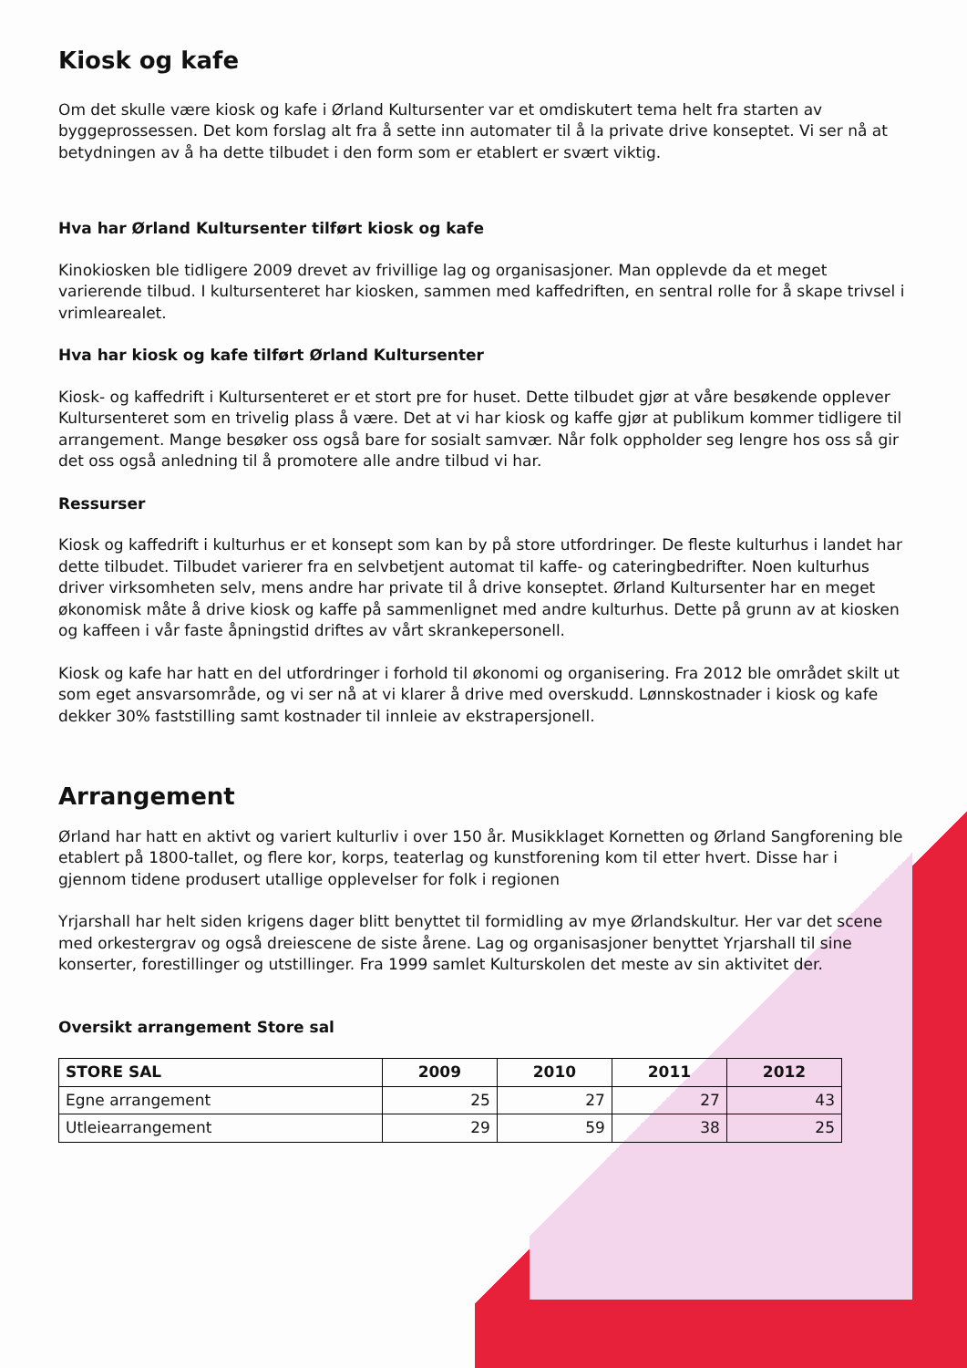Kiosk og kafe
Om det skulle være kiosk og kafe i Ørland Kultursenter var et omdiskutert tema helt fra starten av byggeprossessen. Det kom forslag alt fra å sette inn automater til å la private drive konseptet. Vi ser nå at betydningen av å ha dette tilbudet i den form som er etablert er svært viktig.
Hva har Ørland Kultursenter tilført kiosk og kafe
Kinokiosken ble tidligere 2009 drevet av frivillige lag og organisasjoner. Man opplevde da et meget varierende tilbud. I kultursenteret har kiosken, sammen med kaffedriften, en sentral rolle for å skape trivsel i vrimlearealet.
Hva har kiosk og kafe tilført Ørland Kultursenter
Kiosk- og kaffedrift i Kultursenteret er et stort pre for huset. Dette tilbudet gjør at våre besøkende opplever Kultursenteret som en trivelig plass å være. Det at vi har kiosk og kaffe gjør at publikum kommer tidligere til arrangement. Mange besøker oss også bare for sosialt samvær. Når folk oppholder seg lengre hos oss så gir det oss også anledning til å promotere alle andre tilbud vi har.
Ressurser
Kiosk og kaffedrift i kulturhus er et konsept som kan by på store utfordringer. De fleste kulturhus i landet har dette tilbudet. Tilbudet varierer fra en selvbetjent automat til kaffe- og cateringbedrifter. Noen kulturhus driver virksomheten selv, mens andre har private til å drive konseptet. Ørland Kultursenter har en meget økonomisk måte å drive kiosk og kaffe på sammenlignet med andre kulturhus. Dette på grunn av at kiosken og kaffeen i vår faste åpningstid driftes av vårt skrankepersonell.
Kiosk og kafe har hatt en del utfordringer i forhold til økonomi og organisering. Fra 2012 ble området skilt ut som eget ansvarsområde, og vi ser nå at vi klarer å drive med overskudd. Lønnskostnader i kiosk og kafe dekker 30% faststilling samt kostnader til innleie av ekstrapersjonell.
Arrangement
Ørland har hatt en aktivt og variert kulturliv i over 150 år. Musikklaget Kornetten og Ørland Sangforening ble etablert på 1800-tallet, og flere kor, korps, teaterlag og kunstforening kom til etter hvert. Disse har i gjennom tidene produsert utallige opplevelser for folk i regionen
Yrjarshall har helt siden krigens dager blitt benyttet til formidling av mye Ørlandskultur. Her var det scene med orkestergrav og også dreiescene de siste årene. Lag og organisasjoner benyttet Yrjarshall til sine konserter, forestillinger og utstillinger. Fra 1999 samlet Kulturskolen det meste av sin aktivitet der.
Oversikt arrangement Store sal
| STORE SAL | 2009 | 2010 | 2011 | 2012 |
| --- | --- | --- | --- | --- |
| Egne arrangement | 25 | 27 | 27 | 43 |
| Utleiearrangement | 29 | 59 | 38 | 25 |